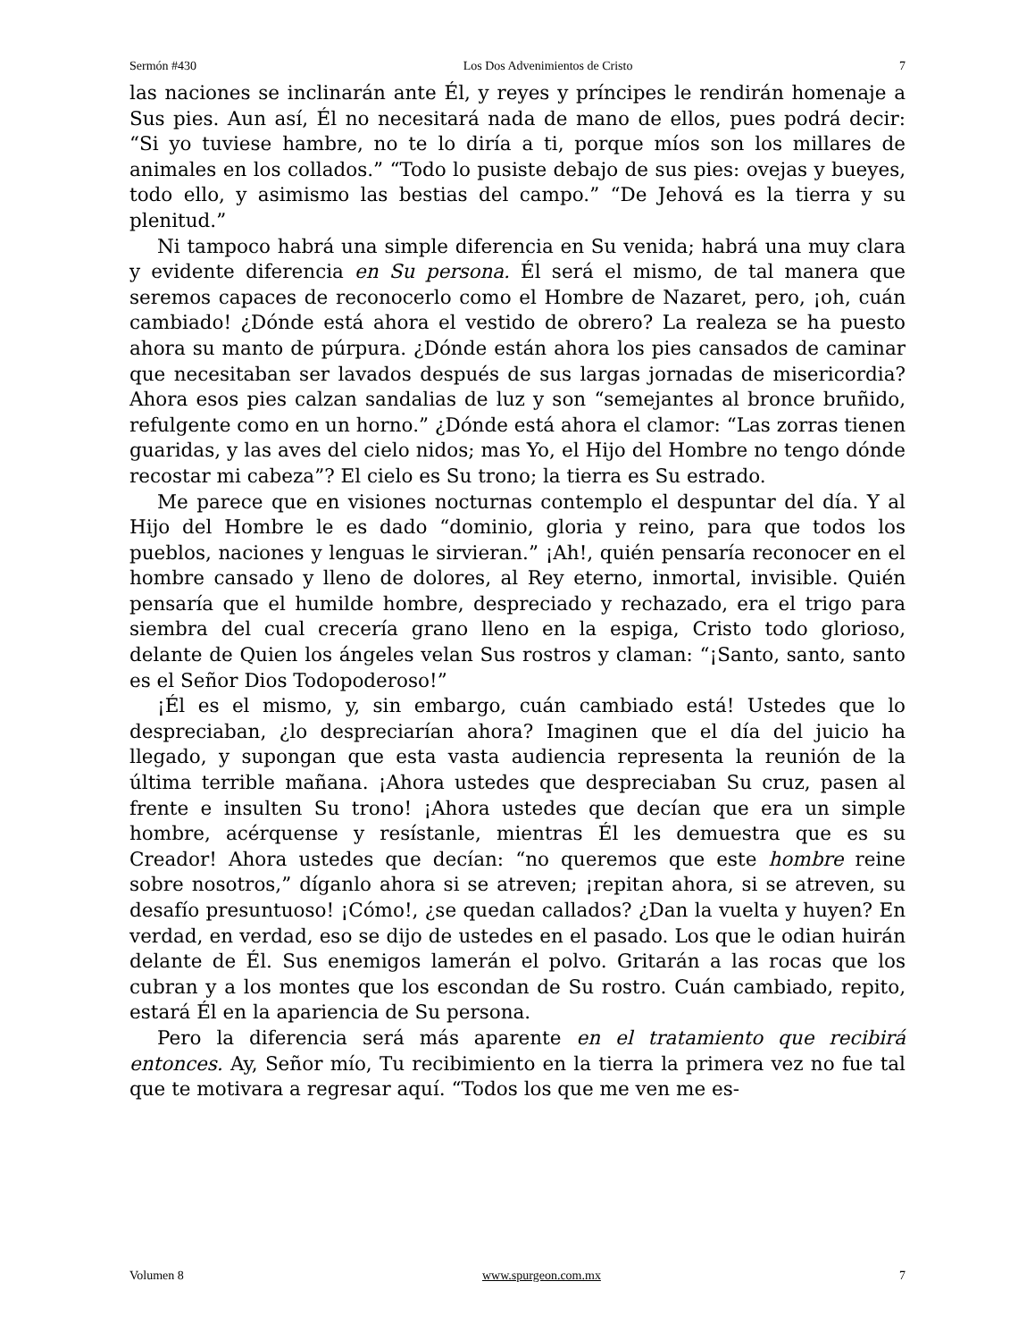Sermón #430 Los Dos Advenimientos de Cristo 7
las naciones se inclinarán ante Él, y reyes y príncipes le rendirán homenaje a Sus pies. Aun así, Él no necesitará nada de mano de ellos, pues podrá decir: “Si yo tuviese hambre, no te lo diría a ti, porque míos son los millares de animales en los collados.” “Todo lo pusiste debajo de sus pies: ovejas y bueyes, todo ello, y asimismo las bestias del campo.” “De Jehová es la tierra y su plenitud.”
Ni tampoco habrá una simple diferencia en Su venida; habrá una muy clara y evidente diferencia en Su persona. Él será el mismo, de tal manera que seremos capaces de reconocerlo como el Hombre de Nazaret, pero, ¡oh, cuán cambiado! ¿Dónde está ahora el vestido de obrero? La realeza se ha puesto ahora su manto de púrpura. ¿Dónde están ahora los pies cansados de caminar que necesitaban ser lavados después de sus largas jornadas de misericordia? Ahora esos pies calzan sandalias de luz y son “semejantes al bronce bruñido, refulgente como en un horno.” ¿Dónde está ahora el clamor: “Las zorras tienen guaridas, y las aves del cielo nidos; mas Yo, el Hijo del Hombre no tengo dónde recostar mi cabeza”? El cielo es Su trono; la tierra es Su estrado.
Me parece que en visiones nocturnas contemplo el despuntar del día. Y al Hijo del Hombre le es dado “dominio, gloria y reino, para que todos los pueblos, naciones y lenguas le sirvieran.” ¡Ah!, quién pensaría reconocer en el hombre cansado y lleno de dolores, al Rey eterno, inmortal, invisible. Quién pensaría que el humilde hombre, despreciado y rechazado, era el trigo para siembra del cual crecería grano lleno en la espiga, Cristo todo glorioso, delante de Quien los ángeles velan Sus rostros y claman: “¡Santo, santo, santo es el Señor Dios Todopoderoso!”
¡Él es el mismo, y, sin embargo, cuán cambiado está! Ustedes que lo despreciaban, ¿lo despreciarían ahora? Imaginen que el día del juicio ha llegado, y supongan que esta vasta audiencia representa la reunión de la última terrible mañana. ¡Ahora ustedes que despreciaban Su cruz, pasen al frente e insulten Su trono! ¡Ahora ustedes que decían que era un simple hombre, acérquense y resístanle, mientras Él les demuestra que es su Creador! Ahora ustedes que decían: “no queremos que este hombre reine sobre nosotros,” díganlo ahora si se atreven; ¡repitan ahora, si se atreven, su desafío presuntuoso! ¡Cómo!, ¿se quedan callados? ¿Dan la vuelta y huyen? En verdad, en verdad, eso se dijo de ustedes en el pasado. Los que le odian huirán delante de Él. Sus enemigos lamerán el polvo. Gritarán a las rocas que los cubran y a los montes que los escondan de Su rostro. Cuán cambiado, repito, estará Él en la apariencia de Su persona.
Pero la diferencia será más aparente en el tratamiento que recibirá entonces. Ay, Señor mío, Tu recibimiento en la tierra la primera vez no fue tal que te motivara a regresar aquí. “Todos los que me ven me es-
Volumen 8 www.spurgeon.com.mx 7